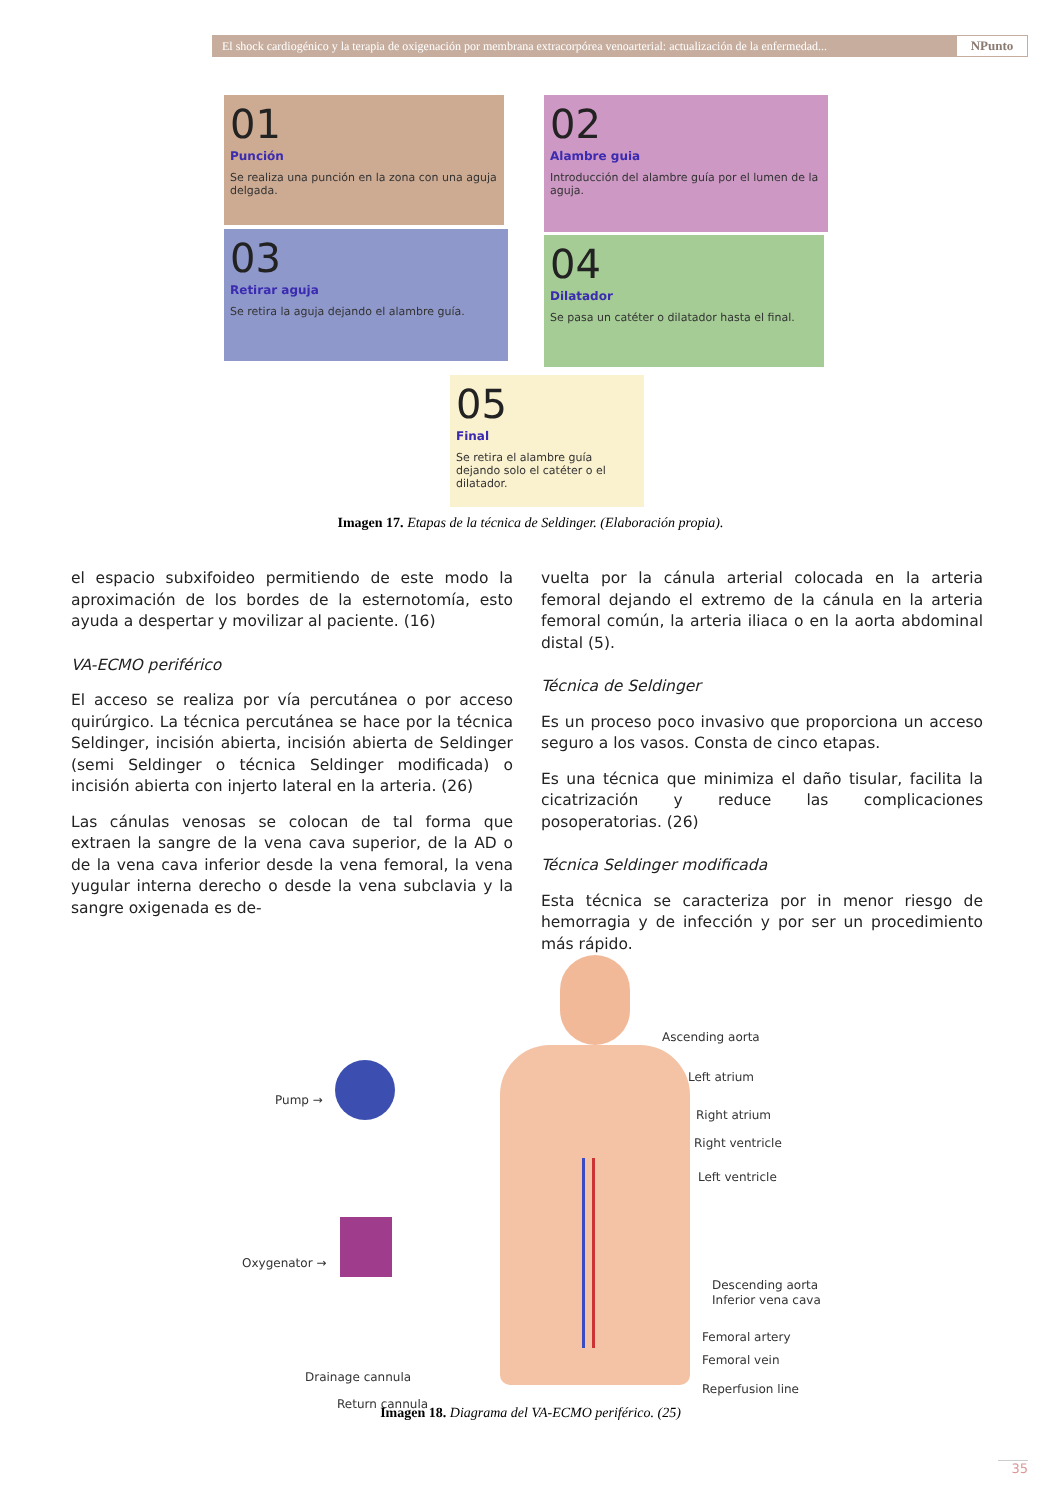El shock cardiogénico y la terapia de oxigenación por membrana extracorpórea venoarterial: actualización de la enfermedad...
NPunto
01
Punción
Se realiza una punción en la zona con una aguja delgada.
02
Alambre guia
Introducción del alambre guía por el lumen de la aguja.
03
Retirar aguja
Se retira la aguja dejando el alambre guía.
04
Dilatador
Se pasa un catéter o dilatador hasta el final.
05
Final
Se retira el alambre guía dejando solo el catéter o el dilatador.
Imagen 17. Etapas de la técnica de Seldinger. (Elaboración propia).
el espacio subxifoideo permitiendo de este modo la aproximación de los bordes de la esternotomía, esto ayuda a despertar y movilizar al paciente. (16)
VA-ECMO periférico
El acceso se realiza por vía percutánea o por acceso quirúrgico. La técnica percutánea se hace por la técnica Seldinger, incisión abierta, incisión abierta de Seldinger (semi Seldinger o técnica Seldinger modificada) o incisión abierta con injerto lateral en la arteria. (26)
Las cánulas venosas se colocan de tal forma que extraen la sangre de la vena cava superior, de la AD o de la vena cava inferior desde la vena femoral, la vena yugular interna derecho o desde la vena subclavia y la sangre oxigenada es de-
vuelta por la cánula arterial colocada en la arteria femoral dejando el extremo de la cánula en la arteria femoral común, la arteria iliaca o en la aorta abdominal distal (5).
Técnica de Seldinger
Es un proceso poco invasivo que proporciona un acceso seguro a los vasos. Consta de cinco etapas.
Es una técnica que minimiza el daño tisular, facilita la cicatrización y reduce las complicaciones posoperatorias. (26)
Técnica Seldinger modificada
Esta técnica se caracteriza por in menor riesgo de hemorragia y de infección y por ser un procedimiento más rápido.
Ascending aorta
Left atrium
Right atrium
Right ventricle
Left ventricle
Pump →
Oxygenator →
Descending aorta
Inferior vena cava
Femoral artery
Femoral vein
Reperfusion line
Drainage cannula
Return cannula
Imagen 18. Diagrama del VA-ECMO periférico. (25)
35